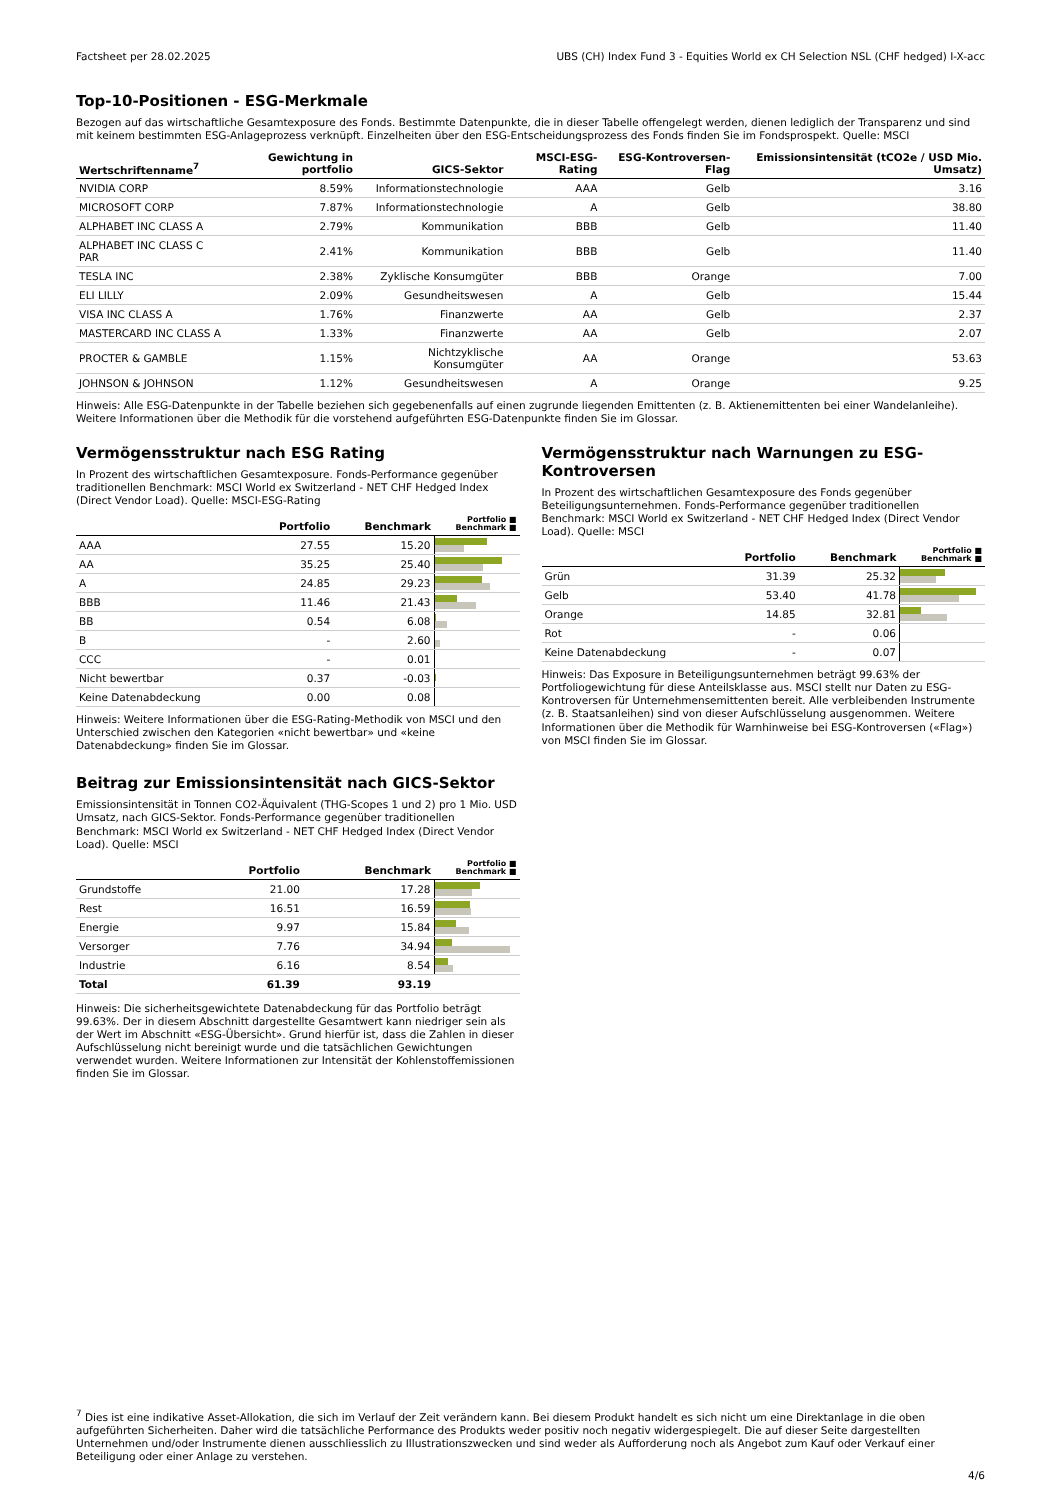Factsheet per 28.02.2025 UBS (CH) Index Fund 3 - Equities World ex CH Selection NSL (CHF hedged) I-X-acc
Top-10-Positionen - ESG-Merkmale
Bezogen auf das wirtschaftliche Gesamtexposure des Fonds. Bestimmte Datenpunkte, die in dieser Tabelle offengelegt werden, dienen lediglich der Transparenz und sind mit keinem bestimmten ESG-Anlageprozess verknüpft. Einzelheiten über den ESG-Entscheidungsprozess des Fonds finden Sie im Fondsprospekt. Quelle: MSCI
| Wertschriftenname<sup>7</sup> | Gewichtung in portfolio | GICS-Sektor | MSCI-ESG-Rating | ESG-Kontroversen-Flag | Emissionsintensität (tCO2e / USD Mio. Umsatz) |
| --- | --- | --- | --- | --- | --- |
| NVIDIA CORP | 8.59% | Informationstechnologie | AAA | Gelb | 3.16 |
| MICROSOFT CORP | 7.87% | Informationstechnologie | A | Gelb | 38.80 |
| ALPHABET INC CLASS A | 2.79% | Kommunikation | BBB | Gelb | 11.40 |
| ALPHABET INC CLASS C PAR | 2.41% | Kommunikation | BBB | Gelb | 11.40 |
| TESLA INC | 2.38% | Zyklische Konsumgüter | BBB | Orange | 7.00 |
| ELI LILLY | 2.09% | Gesundheitswesen | A | Gelb | 15.44 |
| VISA INC CLASS A | 1.76% | Finanzwerte | AA | Gelb | 2.37 |
| MASTERCARD INC CLASS A | 1.33% | Finanzwerte | AA | Gelb | 2.07 |
| PROCTER & GAMBLE | 1.15% | Nichtzyklische Konsumgüter | AA | Orange | 53.63 |
| JOHNSON & JOHNSON | 1.12% | Gesundheitswesen | A | Orange | 9.25 |
Hinweis: Alle ESG-Datenpunkte in der Tabelle beziehen sich gegebenenfalls auf einen zugrunde liegenden Emittenten (z. B. Aktienemittenten bei einer Wandelanleihe). Weitere Informationen über die Methodik für die vorstehend aufgeführten ESG-Datenpunkte finden Sie im Glossar.
Vermögensstruktur nach ESG Rating
In Prozent des wirtschaftlichen Gesamtexposure. Fonds-Performance gegenüber traditionellen Benchmark: MSCI World ex Switzerland - NET CHF Hedged Index (Direct Vendor Load). Quelle: MSCI-ESG-Rating
| | Portfolio | Benchmark | Portfolio ■ Benchmark ■ |
| --- | --- | --- | --- |
| AAA | 27.55 | 15.20 | |
| AA | 35.25 | 25.40 | |
| A | 24.85 | 29.23 | |
| BBB | 11.46 | 21.43 | |
| BB | 0.54 | 6.08 | |
| B | - | 2.60 | |
| CCC | - | 0.01 | |
| Nicht bewertbar | 0.37 | -0.03 | |
| Keine Datenabdeckung | 0.00 | 0.08 | |
Hinweis: Weitere Informationen über die ESG-Rating-Methodik von MSCI und den Unterschied zwischen den Kategorien «nicht bewertbar» und «keine Datenabdeckung» finden Sie im Glossar.
Beitrag zur Emissionsintensität nach GICS-Sektor
Emissionsintensität in Tonnen CO2-Äquivalent (THG-Scopes 1 und 2) pro 1 Mio. USD Umsatz, nach GICS-Sektor. Fonds-Performance gegenüber traditionellen Benchmark: MSCI World ex Switzerland - NET CHF Hedged Index (Direct Vendor Load). Quelle: MSCI
| | Portfolio | Benchmark | Portfolio ■ Benchmark ■ |
| --- | --- | --- | --- |
| Grundstoffe | 21.00 | 17.28 | |
| Rest | 16.51 | 16.59 | |
| Energie | 9.97 | 15.84 | |
| Versorger | 7.76 | 34.94 | |
| Industrie | 6.16 | 8.54 | |
| Total | 61.39 | 93.19 | |
Hinweis: Die sicherheitsgewichtete Datenabdeckung für das Portfolio beträgt 99.63%. Der in diesem Abschnitt dargestellte Gesamtwert kann niedriger sein als der Wert im Abschnitt «ESG-Übersicht». Grund hierfür ist, dass die Zahlen in dieser Aufschlüsselung nicht bereinigt wurde und die tatsächlichen Gewichtungen verwendet wurden. Weitere Informationen zur Intensität der Kohlenstoffemissionen finden Sie im Glossar.
Vermögensstruktur nach Warnungen zu ESG-Kontroversen
In Prozent des wirtschaftlichen Gesamtexposure des Fonds gegenüber Beteiligungsunternehmen. Fonds-Performance gegenüber traditionellen Benchmark: MSCI World ex Switzerland - NET CHF Hedged Index (Direct Vendor Load). Quelle: MSCI
| | Portfolio | Benchmark | Portfolio ■ Benchmark ■ |
| --- | --- | --- | --- |
| Grün | 31.39 | 25.32 | |
| Gelb | 53.40 | 41.78 | |
| Orange | 14.85 | 32.81 | |
| Rot | - | 0.06 | |
| Keine Datenabdeckung | - | 0.07 | |
Hinweis: Das Exposure in Beteiligungsunternehmen beträgt 99.63% der Portfoliogewichtung für diese Anteilsklasse aus. MSCI stellt nur Daten zu ESG-Kontroversen für Unternehmensemittenten bereit. Alle verbleibenden Instrumente (z. B. Staatsanleihen) sind von dieser Aufschlüsselung ausgenommen. Weitere Informationen über die Methodik für Warnhinweise bei ESG-Kontroversen («Flag») von MSCI finden Sie im Glossar.
<sup>7</sup> Dies ist eine indikative Asset-Allokation, die sich im Verlauf der Zeit verändern kann. Bei diesem Produkt handelt es sich nicht um eine Direktanlage in die oben aufgeführten Sicherheiten. Daher wird die tatsächliche Performance des Produkts weder positiv noch negativ widergespiegelt. Die auf dieser Seite dargestellten Unternehmen und/oder Instrumente dienen ausschliesslich zu Illustrationszwecken und sind weder als Aufforderung noch als Angebot zum Kauf oder Verkauf einer Beteiligung oder einer Anlage zu verstehen.
4/6